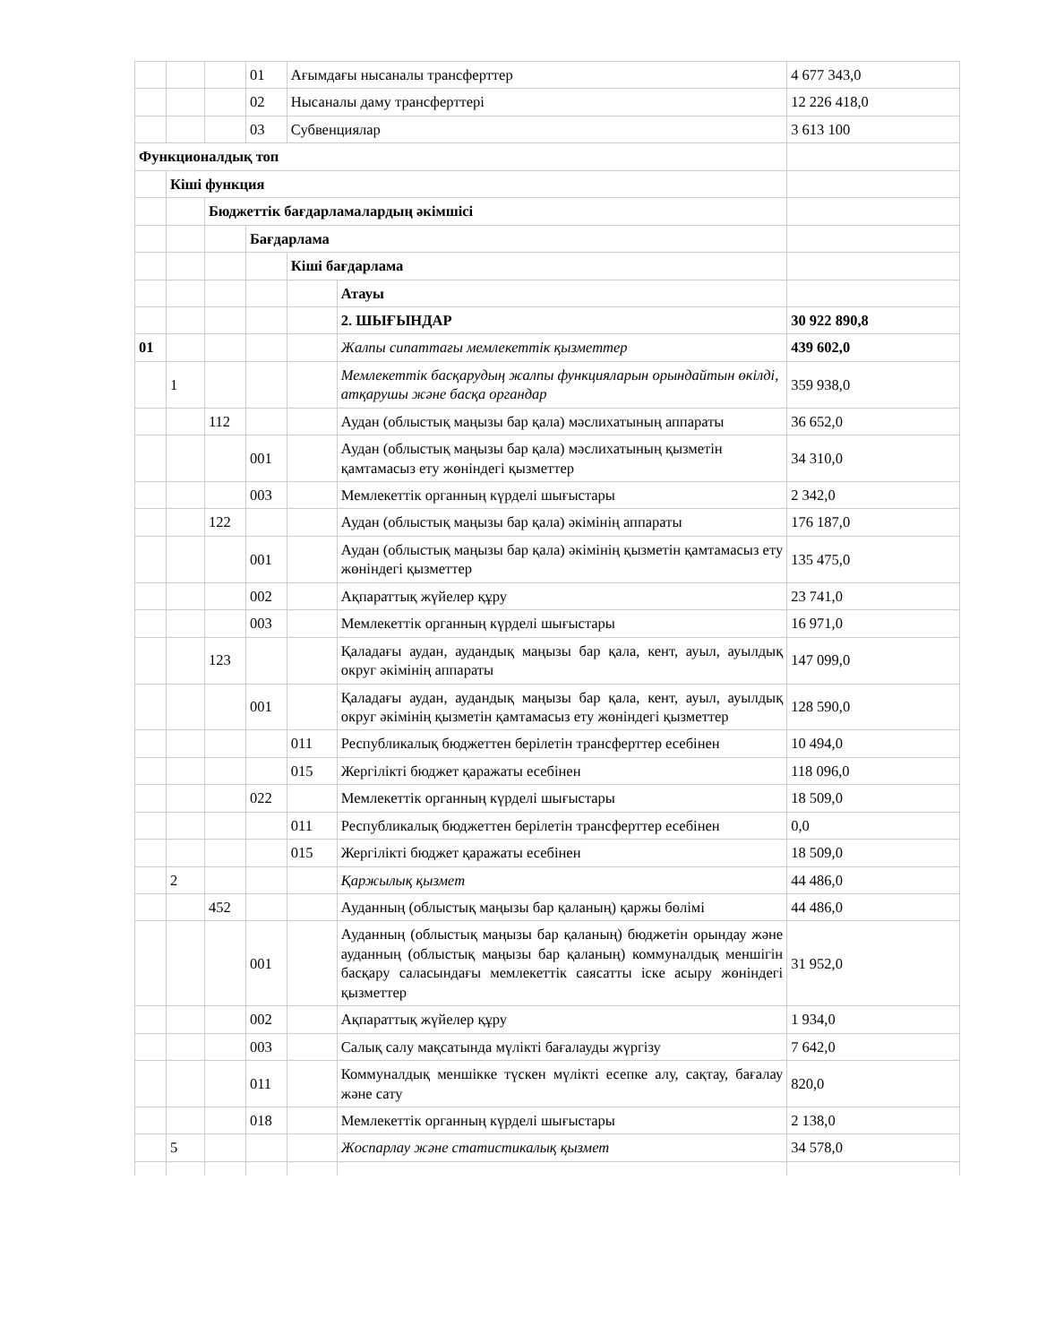| | | | 01 | Ағымдағы нысаналы трансферттер | | 4 677 343,0 |
| | | | 02 | Нысаналы даму трансферттері | | 12 226 418,0 |
| | | | 03 | Субвенциялар | | 3 613 100 |
| Функционалдық топ | | | | | | |
| | Кіші функция | | | | | |
| | | Бюджеттік бағдарламалардың әкімшісі | | | | |
| | | | Бағдарлама | | | |
| | | | | Кіші бағдарлама | | |
| | | | | | Атауы | |
| | | | | | 2. ШЫҒЫНДАР | 30 922 890,8 |
| 01 | | | | | Жалпы сипаттағы мемлекеттік қызметтер | 439 602,0 |
| | 1 | | | | Мемлекеттік басқарудың жалпы функцияларын орындайтын өкілді, атқарушы және басқа органдар | 359 938,0 |
| | | 112 | | | Аудан (облыстық маңызы бар қала) мәслихатының аппараты | 36 652,0 |
| | | | 001 | | Аудан (облыстық маңызы бар қала) мәслихатының қызметін қамтамасыз ету жөніндегі қызметтер | 34 310,0 |
| | | | 003 | | Мемлекеттік органның күрделі шығыстары | 2 342,0 |
| | | 122 | | | Аудан (облыстық маңызы бар қала) әкімінің аппараты | 176 187,0 |
| | | | 001 | | Аудан (облыстық маңызы бар қала) әкімінің қызметін қамтамасыз ету жөніндегі қызметтер | 135 475,0 |
| | | | 002 | | Ақпараттық жүйелер құру | 23 741,0 |
| | | | 003 | | Мемлекеттік органның күрделі шығыстары | 16 971,0 |
| | | 123 | | | Қаладағы аудан, аудандық маңызы бар қала, кент, ауыл, ауылдық округ әкімінің аппараты | 147 099,0 |
| | | | 001 | | Қаладағы аудан, аудандық маңызы бар қала, кент, ауыл, ауылдық округ әкімінің қызметін қамтамасыз ету жөніндегі қызметтер | 128 590,0 |
| | | | | 011 | Республикалық бюджеттен берілетін трансферттер есебінен | 10 494,0 |
| | | | | 015 | Жергілікті бюджет қаражаты есебінен | 118 096,0 |
| | | | 022 | | Мемлекеттік органның күрделі шығыстары | 18 509,0 |
| | | | | 011 | Республикалық бюджеттен берілетін трансферттер есебінен | 0,0 |
| | | | | 015 | Жергілікті бюджет қаражаты есебінен | 18 509,0 |
| | 2 | | | | Қаржылық қызмет | 44 486,0 |
| | | 452 | | | Ауданның (облыстық маңызы бар қаланың) қаржы бөлімі | 44 486,0 |
| | | | 001 | | Ауданның (облыстық маңызы бар қаланың) бюджетін орындау және ауданның (облыстық маңызы бар қаланың) коммуналдық меншігін басқару саласындағы мемлекеттік саясатты іске асыру жөніндегі қызметтер | 31 952,0 |
| | | | 002 | | Ақпараттық жүйелер құру | 1 934,0 |
| | | | 003 | | Салық салу мақсатында мүлікті бағалауды жүргізу | 7 642,0 |
| | | | 011 | | Коммуналдық меншікке түскен мүлікті есепке алу, сақтау, бағалау және сату | 820,0 |
| | | | 018 | | Мемлекеттік органның күрделі шығыстары | 2 138,0 |
| | 5 | | | | Жоспарлау және статистикалық қызмет | 34 578,0 |